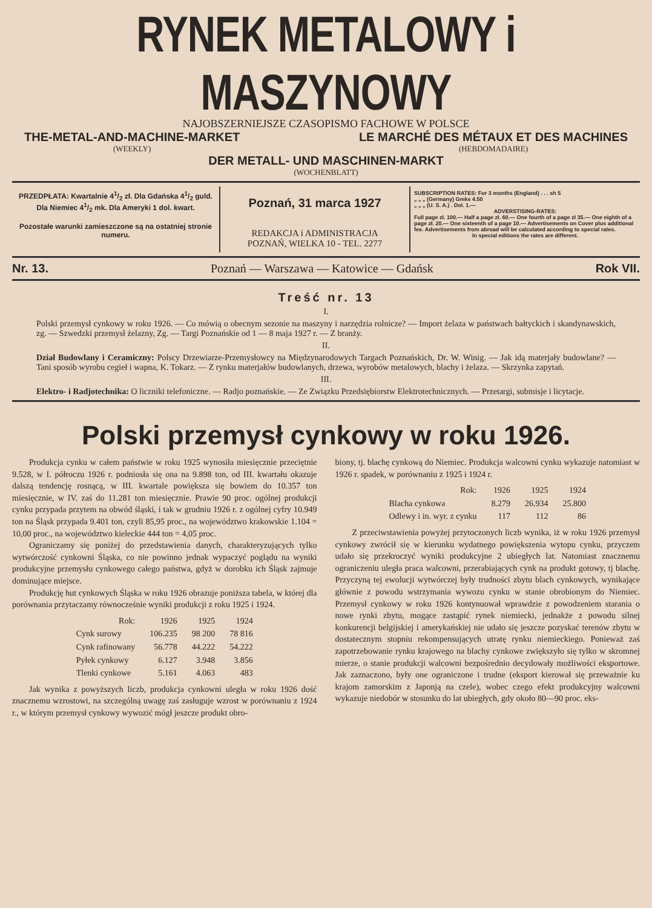RYNEK METALOWY i MASZYNOWY
NAJOBSZERNIEJSZE CZASOPISMO FACHOWE W POLSCE
THE-METAL-AND-MACHINE-MARKET
(WEEKLY)
LE MARCHÉ DES MÉTAUX ET DES MACHINES
(HEBDOMADAIRE)
DER METALL- UND MASCHINEN-MARKT
(WOCHENBLATT)
PRZEDPŁATA: Kwartalnie 41/2 zł. Dla Gdańska 41/2 guld. Dla Niemiec 41/2 mk. Dla Ameryki 1 dol. kwart.
Pozostałe warunki zamieszczone są na ostatniej stronie numeru.
Poznań, 31 marca 1927
REDAKCJA i ADMINISTRACJA
POZNAŃ, WIELKA 10 - TEL. 2277
SUBSCRIPTION RATES: For 3 months (England) . . . sh 5
„ „ „ (Germany) Gmks 4.50
„ „ „ (U. S. A.) . Dol. 1.—
ADVERSTISING-RATES:
Full page zł. 100.— Half a page zł. 60.— One fourth of a page zł 35.— One eighth of a page zł. 20.— One sixteenth of a page 10.— Advertisements on Cover plus additional fee. Advertisements from abroad will be calculated according to special rates.
In special editions the rates are different.
Nr. 13. Poznań — Warszawa — Katowice — Gdańsk Rok VII.
Treść nr. 13
I.
Polski przemysł cynkowy w roku 1926. — Co mówią o obecnym sezonie na maszyny i narzędzia rolnicze? — Import żelaza w państwach bałtyckich i skandynawskich, zg. — Szwedzki przemysł żelazny, Zg. — Targi Poznańskie od 1 — 8 maja 1927 r. — Z branży.
II.
Dział Budowlany i Ceramiczny: Polscy Drzewiarze-Przemysłowcy na Międzynarodowych Targach Poznańskich, Dr. W. Winig. — Jak idą materjały budowlane? — Tani sposób wyrobu cegieł i wapna, K. Tokarz. — Z rynku materjałów budowlanych, drzewa, wyrobów metalowych, blachy i żelaza. — Skrzynka zapytań.
III.
Elektro- i Radjotechnika: O liczniki telefoniczne. — Radjo poznańskie. — Ze Związku Przedsiębiorstw Elektrotechnicznych. — Przetargi, submisje i licytacje.
Polski przemysł cynkowy w roku 1926.
Produkcja cynku w całem państwie w roku 1925 wynosiła miesięcznie przeciętnie 9.528, w I. półroczu 1926 r. podniosła się ona na 9.898 ton, od III. kwartału okazuje dalszą tendencję rosnącą, w III. kwartale powiększa się bowiem do 10.357 ton miesięcznie, w IV. zaś do 11.281 ton miesięcznie. Prawie 90 proc. ogólnej produkcji cynku przypada przytem na obwód śląski, i tak w grudniu 1926 r. z ogólnej cyfry 10.949 ton na Śląsk przypada 9.401 ton, czyli 85,95 proc., na województwo krakowskie 1.104 = 10,00 proc., na województwo kieleckie 444 ton = 4,05 proc.
Ograniczamy się poniżej do przedstawienia danych, charakteryzujących tylko wytwórczość cynkowni Śląska, co nie powinno jednak wypaczyć poglądu na wyniki produkcyjne przemysłu cynkowego całego państwa, gdyż w dorobku ich Śląsk zajmuje dominujące miejsce.
Produkcję hut cynkowych Śląska w roku 1926 obrazuje poniższa tabela, w której dla porównania przytaczamy równocześnie wyniki produkcji z roku 1925 i 1924.
| Rok: | 1926 | 1925 | 1924 |
| --- | --- | --- | --- |
| Cynk surowy | 106.235 | 98 200 | 78 816 |
| Cynk rafinowany | 56.778 | 44.222 | 54.222 |
| Pyłek cynkowy | 6.127 | 3.948 | 3.856 |
| Tlenki cynkowe | 5.161 | 4.063 | 483 |
Jak wynika z powyższych liczb, produkcja cynkowni uległa w roku 1926 dość znacznemu wzrostowi, na szczególną uwagę zaś zasługuje wzrost w porównaniu z 1924 r., w którym przemysł cynkowy wywozić mógł jeszcze produkt obro-
biony, tj. blachę cynkową do Niemiec. Produkcja walcowni cynku wykazuje natomiast w 1926 r. spadek, w porównaniu z 1925 i 1924 r.
| Rok: | 1926 | 1925 | 1924 |
| --- | --- | --- | --- |
| Blacha cynkowa | 8.279 | 26.934 | 25.800 |
| Odlewy i in. wyr. z cynku | 117 | 112 | 86 |
Z przeciwstawienia powyżej przytoczonych liczb wynika, iż w roku 1926 przemysł cynkowy zwrócił się w kierunku wydatnego powiększenia wytopu cynku, przyczem udało się przekroczyć wyniki produkcyjne 2 ubiegłych lat. Natomiast znacznemu ograniczeniu uległa praca walcowni, przerabiających cynk na produkt gotowy, tj blachę. Przyczyną tej ewolucji wytwórczej były trudności zbytu blach cynkowych, wynikające głównie z powodu wstrzymania wywozu cynku w stanie obrobionym do Niemiec. Przemysł cynkowy w roku 1926 kontynuował wprawdzie z powodzeniem starania o nowe rynki zbytu, mogące zastąpić rynek niemiecki, jednakże z powodu silnej konkurencji belgijskiej i amerykańskiej nie udało się jeszcze pozyskać terenów zbytu w dostatecznym stopniu rekompensujących utratę rynku niemieckiego. Ponieważ zaś zapotrzebowanie rynku krajowego na blachy cynkowe zwiększyło się tylko w skromnej mierze, o stanie produkcji walcowni bezpośrednio decydowały możliwości eksportowe. Jak zaznaczono, były one ograniczone i trudne (eksport kierował się przeważnie ku krajom zamorskim z Japonją na czele), wobec czego efekt produkcyjny walcowni wykazuje niedobór w stosunku do lat ubiegłych, gdy około 80—90 proc. eks-